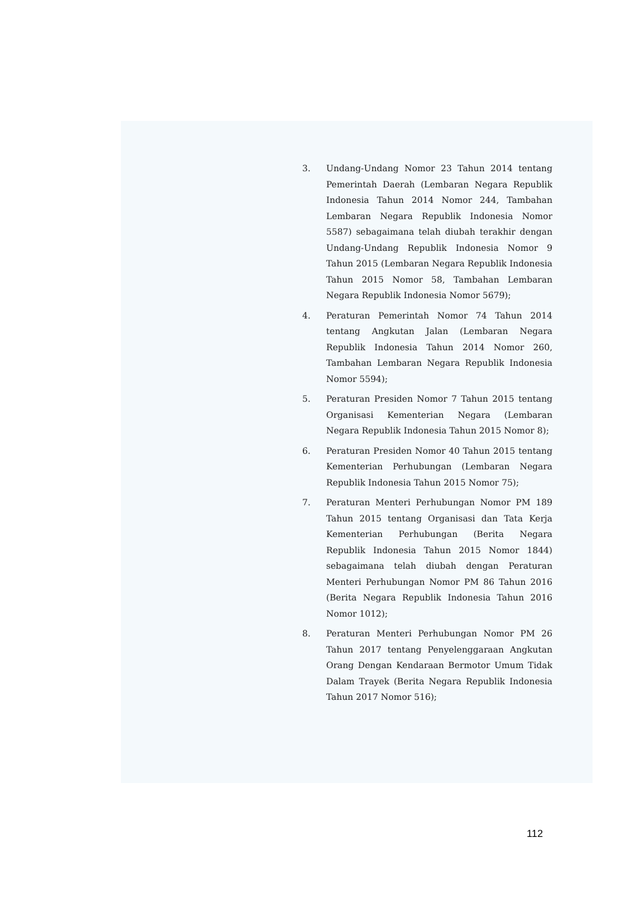3. Undang-Undang Nomor 23 Tahun 2014 tentang Pemerintah Daerah (Lembaran Negara Republik Indonesia Tahun 2014 Nomor 244, Tambahan Lembaran Negara Republik Indonesia Nomor 5587) sebagaimana telah diubah terakhir dengan Undang-Undang Republik Indonesia Nomor 9 Tahun 2015 (Lembaran Negara Republik Indonesia Tahun 2015 Nomor 58, Tambahan Lembaran Negara Republik Indonesia Nomor 5679);
4. Peraturan Pemerintah Nomor 74 Tahun 2014 tentang Angkutan Jalan (Lembaran Negara Republik Indonesia Tahun 2014 Nomor 260, Tambahan Lembaran Negara Republik Indonesia Nomor 5594);
5. Peraturan Presiden Nomor 7 Tahun 2015 tentang Organisasi Kementerian Negara (Lembaran Negara Republik Indonesia Tahun 2015 Nomor 8);
6. Peraturan Presiden Nomor 40 Tahun 2015 tentang Kementerian Perhubungan (Lembaran Negara Republik Indonesia Tahun 2015 Nomor 75);
7. Peraturan Menteri Perhubungan Nomor PM 189 Tahun 2015 tentang Organisasi dan Tata Kerja Kementerian Perhubungan (Berita Negara Republik Indonesia Tahun 2015 Nomor 1844) sebagaimana telah diubah dengan Peraturan Menteri Perhubungan Nomor PM 86 Tahun 2016 (Berita Negara Republik Indonesia Tahun 2016 Nomor 1012);
8. Peraturan Menteri Perhubungan Nomor PM 26 Tahun 2017 tentang Penyelenggaraan Angkutan Orang Dengan Kendaraan Bermotor Umum Tidak Dalam Trayek (Berita Negara Republik Indonesia Tahun 2017 Nomor 516);
112